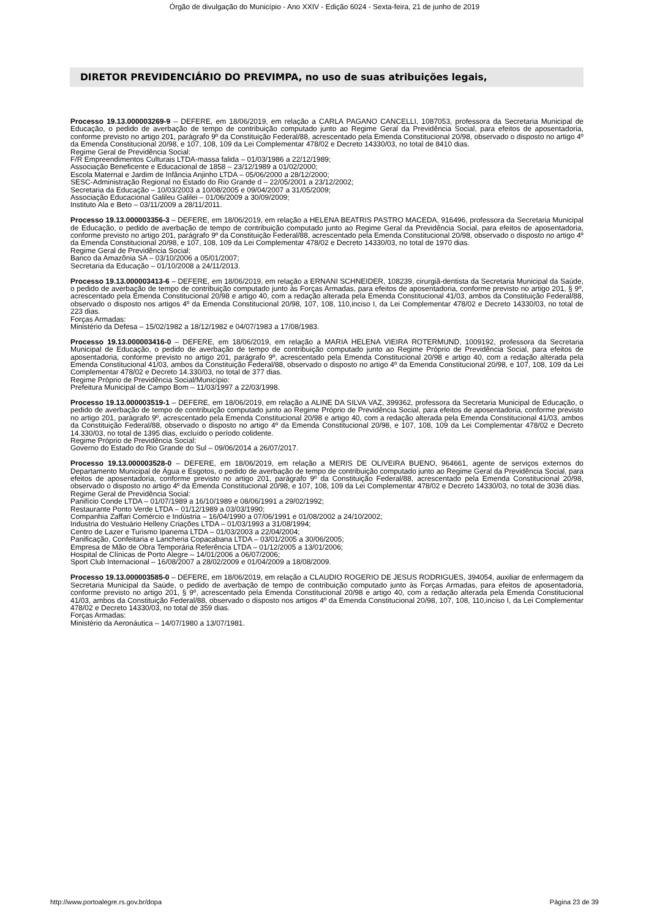Órgão de divulgação do Município - Ano XXIV - Edição 6024 - Sexta-feira, 21 de junho de 2019
DIRETOR PREVIDENCIÁRIO DO PREVIMPA, no uso de suas atribuições legais,
Processo 19.13.000003269-9 – DEFERE, em 18/06/2019, em relação a CARLA PAGANO CANCELLI, 1087053, professora da Secretaria Municipal de Educação, o pedido de averbação de tempo de contribuição computado junto ao Regime Geral da Previdência Social, para efeitos de aposentadoria, conforme previsto no artigo 201, parágrafo 9º da Constituição Federal/88, acrescentado pela Emenda Constitucional 20/98, observado o disposto no artigo 4º da Emenda Constitucional 20/98, e 107, 108, 109 da Lei Complementar 478/02 e Decreto 14330/03, no total de 8410 dias.
Regime Geral de Previdência Social:
F/R Empreendimentos Culturais LTDA-massa falida – 01/03/1986 a 22/12/1989;
Associação Beneficente e Educacional de 1858 – 23/12/1989 a 01/02/2000;
Escola Maternal e Jardim de Infância Anjinho LTDA – 05/06/2000 a 28/12/2000;
SESC-Administração Regional no Estado do Rio Grande d – 22/05/2001 a 23/12/2002;
Secretaria da Educação – 10/03/2003 a 10/08/2005 e 09/04/2007 a 31/05/2009;
Associação Educacional Galileu Galilei – 01/06/2009 a 30/09/2009;
Instituto Ala e Beto – 03/11/2009 a 28/11/2011.
Processo 19.13.000003356-3 – DEFERE, em 18/06/2019, em relação a HELENA BEATRIS PASTRO MACEDA, 916496, professora da Secretaria Municipal de Educação, o pedido de averbação de tempo de contribuição computado junto ao Regime Geral da Previdência Social, para efeitos de aposentadoria, conforme previsto no artigo 201, parágrafo 9º da Constituição Federal/88, acrescentado pela Emenda Constitucional 20/98, observado o disposto no artigo 4º da Emenda Constitucional 20/98, e 107, 108, 109 da Lei Complementar 478/02 e Decreto 14330/03, no total de 1970 dias.
Regime Geral de Previdência Social:
Banco da Amazônia SA – 03/10/2006 a 05/01/2007;
Secretaria da Educação – 01/10/2008 a 24/11/2013.
Processo 19.13.000003413-6 – DEFERE, em 18/06/2019, em relação a ERNANI SCHNEIDER, 108239, cirurgiã-dentista da Secretaria Municipal da Saúde, o pedido de averbação de tempo de contribuição computado junto às Forças Armadas, para efeitos de aposentadoria, conforme previsto no artigo 201, § 9º, acrescentado pela Emenda Constitucional 20/98 e artigo 40, com a redação alterada pela Emenda Constitucional 41/03, ambos da Constituição Federal/88, observado o disposto nos artigos 4º da Emenda Constitucional 20/98, 107, 108, 110,inciso I, da Lei Complementar 478/02 e Decreto 14330/03, no total de 223 dias.
Forças Armadas:
Ministério da Defesa – 15/02/1982 a 18/12/1982 e 04/07/1983 a 17/08/1983.
Processo 19.13.000003416-0 – DEFERE, em 18/06/2019, em relação a MARIA HELENA VIEIRA ROTERMUND, 1009192, professora da Secretaria Municipal de Educação, o pedido de averbação de tempo de contribuição computado junto ao Regime Próprio de Previdência Social, para efeitos de aposentadoria, conforme previsto no artigo 201, parágrafo 9º, acrescentado pela Emenda Constitucional 20/98 e artigo 40, com a redação alterada pela Emenda Constitucional 41/03, ambos da Constituição Federal/88, observado o disposto no artigo 4º da Emenda Constitucional 20/98, e 107, 108, 109 da Lei Complementar 478/02 e Decreto 14.330/03, no total de 377 dias.
Regime Próprio de Previdência Social/Município:
Prefeitura Municipal de Campo Bom – 11/03/1997 a 22/03/1998.
Processo 19.13.000003519-1 – DEFERE, em 18/06/2019, em relação a ALINE DA SILVA VAZ, 399362, professora da Secretaria Municipal de Educação, o pedido de averbação de tempo de contribuição computado junto ao Regime Próprio de Previdência Social, para efeitos de aposentadoria, conforme previsto no artigo 201, parágrafo 9º, acrescentado pela Emenda Constitucional 20/98 e artigo 40, com a redação alterada pela Emenda Constitucional 41/03, ambos da Constituição Federal/88, observado o disposto no artigo 4º da Emenda Constitucional 20/98, e 107, 108, 109 da Lei Complementar 478/02 e Decreto 14.330/03, no total de 1395 dias, excluído o período colidente.
Regime Próprio de Previdência Social:
Governo do Estado do Rio Grande do Sul – 09/06/2014 a 26/07/2017.
Processo 19.13.000003528-0 – DEFERE, em 18/06/2019, em relação a MERIS DE OLIVEIRA BUENO, 964661, agente de serviços externos do Departamento Municipal de Água e Esgotos, o pedido de averbação de tempo de contribuição computado junto ao Regime Geral da Previdência Social, para efeitos de aposentadoria, conforme previsto no artigo 201, parágrafo 9º da Constituição Federal/88, acrescentado pela Emenda Constitucional 20/98, observado o disposto no artigo 4º da Emenda Constitucional 20/98, e 107, 108, 109 da Lei Complementar 478/02 e Decreto 14330/03, no total de 3036 dias.
Regime Geral de Previdência Social:
Panifício Conde LTDA – 01/07/1989 a 16/10/1989 e 08/06/1991 a 29/02/1992;
Restaurante Ponto Verde LTDA – 01/12/1989 a 03/03/1990;
Companhia Zaffari Comércio e Indústria – 16/04/1990 a 07/06/1991 e 01/08/2002 a 24/10/2002;
Industria do Vestuário Helleny Criações LTDA – 01/03/1993 a 31/08/1994;
Centro de Lazer e Turismo Ipanema LTDA – 01/03/2003 a 22/04/2004;
Panificação, Confeitaria e Lancheria Copacabana LTDA – 03/01/2005 a 30/06/2005;
Empresa de Mão de Obra Temporária Referência LTDA – 01/12/2005 a 13/01/2006;
Hospital de Clínicas de Porto Alegre – 14/01/2006 a 06/07/2006;
Sport Club Internacional – 16/08/2007 a 28/02/2009 e 01/04/2009 a 18/08/2009.
Processo 19.13.000003585-0 – DEFERE, em 18/06/2019, em relação a CLAUDIO ROGERIO DE JESUS RODRIGUES, 394054, auxiliar de enfermagem da Secretaria Municipal da Saúde, o pedido de averbação de tempo de contribuição computado junto às Forças Armadas, para efeitos de aposentadoria, conforme previsto no artigo 201, § 9º, acrescentado pela Emenda Constitucional 20/98 e artigo 40, com a redação alterada pela Emenda Constitucional 41/03, ambos da Constituição Federal/88, observado o disposto nos artigos 4º da Emenda Constitucional 20/98, 107, 108, 110,inciso I, da Lei Complementar 478/02 e Decreto 14330/03, no total de 359 dias.
Forças Armadas:
Ministério da Aeronáutica – 14/07/1980 a 13/07/1981.
http://www.portoalegre.rs.gov.br/dopa Página 23 de 39